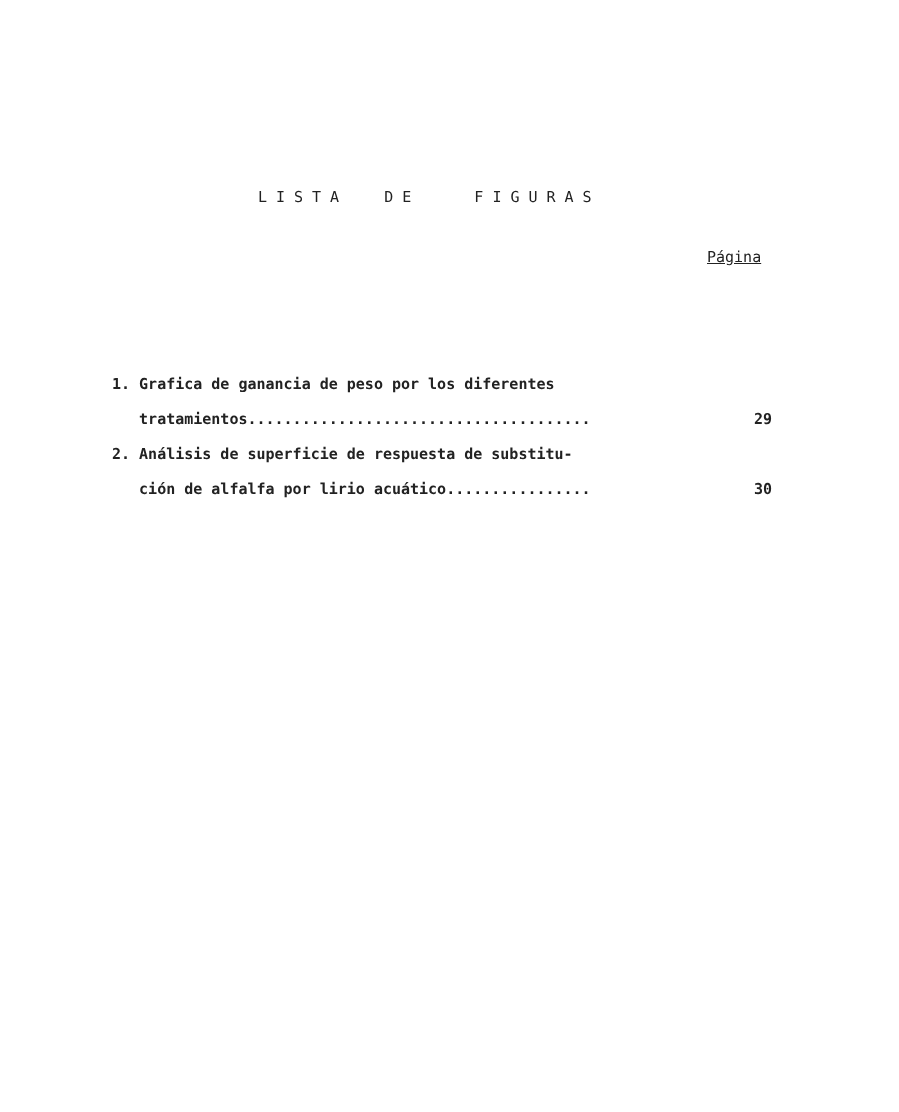LISTA DE FIGURAS
Página
1. Grafica de ganancia de peso por los diferentes
tratamientos...................................... 29
2. Análisis de superficie de respuesta de substitu-
ción de alfalfa por lirio acuático................ 30